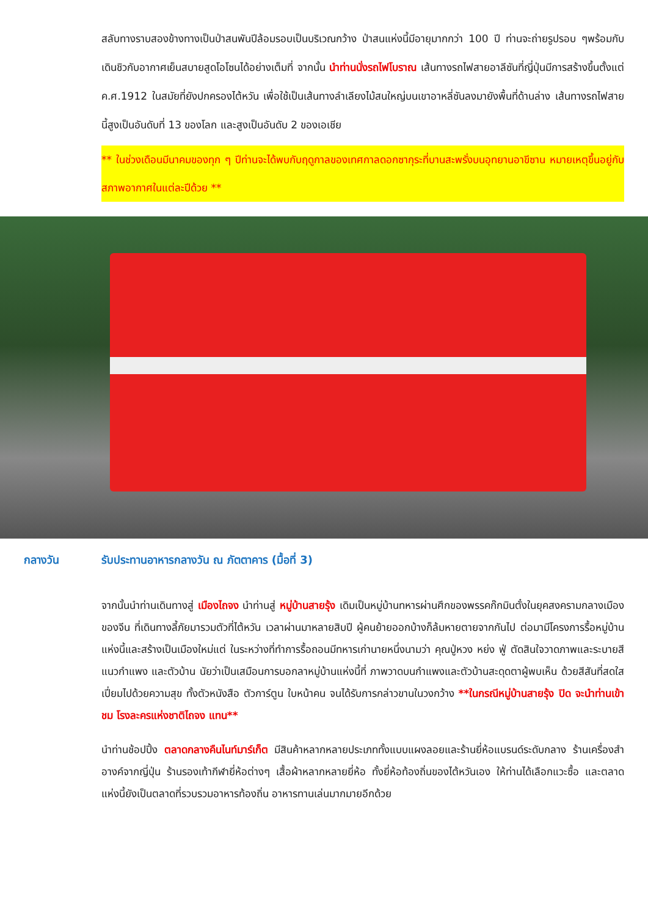สลับทางราบสองข้างทางเป็นป่าสนพันปีล้อมรอบเป็นบริเวณกว้าง ป่าสนแห่งนี้มีอายุมากกว่า 100 ปี ท่านจะถ่ายรูปรอบ ๆพร้อมกับเดินชิวกับอากาศเย็นสบายสูดโอโซนได้อย่างเต็มที่ จากนั้น นำท่านนั่งรถไฟโบราณ เส้นทางรถไฟสายอาลีซันที่ญี่ปุ่นมีการสร้างขึ้นตั้งแต่ ค.ศ.1912 ในสมัยที่ยังปกครองไต้หวัน เพื่อใช้เป็นเส้นทางลำเลียงไม้สนใหญ่บนเขาอาหลี่ซันลงมายังพื้นที่ด้านล่าง เส้นทางรถไฟสายนี้สูงเป็นอันดับที่ 13 ของโลก และสูงเป็นอันดับ 2 ของเอเชีย
** ในช่วงเดือนมีนาคมของทุก ๆ ปีท่านจะได้พบกับฤดูกาลของเทศกาลดอกซากุระที่บานสะพรั่งบนอุทยานอาขีซาน หมายเหตุขึ้นอยู่กับสภาพอากาศในแต่ละปีด้วย **
กลางวัน รับประทานอาหารกลางวัน ณ ภัตตาคาร (มื้อที่ 3)
จากนั้นนำท่านเดินทางสู่ เมืองไถจง นำท่านสู่ หมู่บ้านสายรุ้ง เดิมเป็นหมู่บ้านทหารผ่านศึกของพรรคก๊กมินตั๋งในยุคสงครามกลางเมืองของจีน ที่เดินทางลี้ภัยมารวมตัวที่ไต้หวัน เวลาผ่านมาหลายสิบปี ผู้คนย้ายออกบ้างก็ล้มหายตายจากกันไป ต่อมามีโครงการรื้อหมู่บ้านแห่งนี้และสร้างเป็นเมืองใหม่แต่ ในระหว่างที่ทำการรื้อถอนมีทหารเก่านายหนึ่งนามว่า คุณปู่หวง หย่ง ฟู่ ตัดสินใจวาดภาพและระบายสีแนวกำแพง และตัวบ้าน นัยว่าเป็นเสมือนการบอกลาหมู่บ้านแห่งนี้ที่ ภาพวาดบนกำแพงและตัวบ้านสะดุดตาผู้พบเห็น ด้วยสีสันที่สดใสเปี่ยมไปด้วยความสุข ทั้งตัวหนังสือ ตัวการ์ตูน ใบหน้าคน จนได้รับการกล่าวขานในวงกว้าง **ในกรณีหมู่บ้านสายรุ้ง ปิด จะนำท่านเข้าชม โรงละครแห่งชาติไถจง แทน**
นำท่านช้อปปิ้ง ตลาดกลางคืนไนท์มาร์เก็ต มีสินค้าหลากหลายประเภททั้งแบบแผงลอยและร้านยี่ห้อแบรนด์ระดับกลาง ร้านเครื่องสำอางค์จากญี่ปุ่น ร้านรองเท้ากีฬายี่ห้อต่างๆ เสื้อผ้าหลากหลายยี่ห้อ ทั้งยี่ห้อท้องถิ่นของไต้หวันเอง ให้ท่านได้เลือกแวะซื้อ และตลาดแห่งนี้ยังเป็นตลาดที่รวบรวมอาหารท้องถิ่น อาหารทานเล่นมากมายอีกด้วย